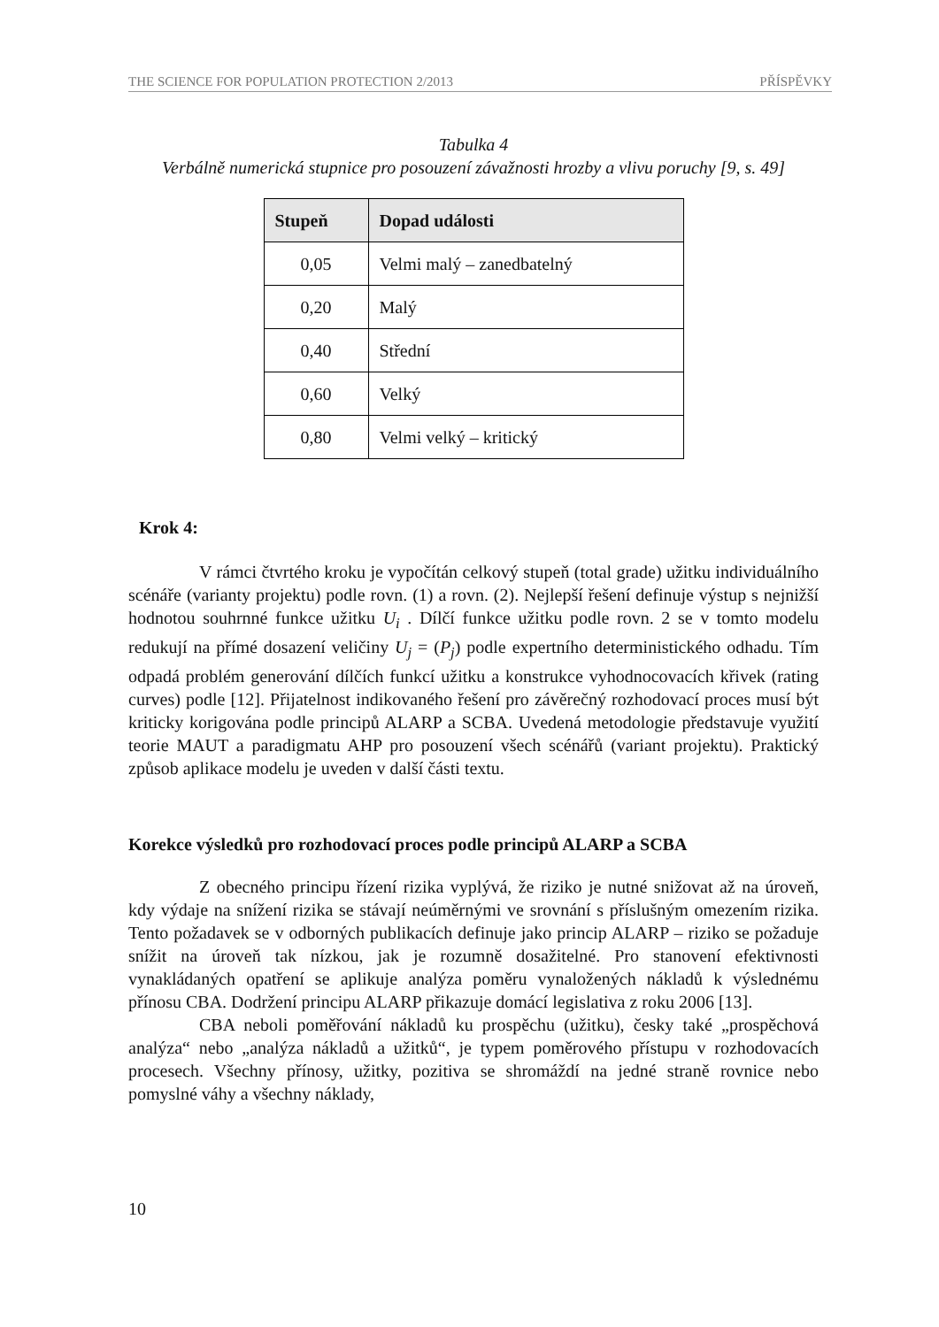THE SCIENCE FOR POPULATION PROTECTION 2/2013 PŘÍSPĚVKY
Tabulka 4
Verbálně numerická stupnice pro posouzení závažnosti hrozby a vlivu poruchy [9, s. 49]
| Stupeň | Dopad události |
| --- | --- |
| 0,05 | Velmi malý – zanedbatelný |
| 0,20 | Malý |
| 0,40 | Střední |
| 0,60 | Velký |
| 0,80 | Velmi velký – kritický |
Krok 4:
V rámci čtvrtého kroku je vypočítán celkový stupeň (total grade) užitku individuálního scénáře (varianty projektu) podle rovn. (1) a rovn. (2). Nejlepší řešení definuje výstup s nejnižší hodnotou souhrnné funkce užitku U<sub>i</sub> . Dílčí funkce užitku podle rovn. 2 se v tomto modelu redukují na přímé dosazení veličiny U<sub>j</sub> = (P<sub>j</sub>) podle expertního deterministického odhadu. Tím odpadá problém generování dílčích funkcí užitku a konstrukce vyhodnocovacích křivek (rating curves) podle [12]. Přijatelnost indikovaného řešení pro závěrečný rozhodovací proces musí být kriticky korigována podle principů ALARP a SCBA. Uvedená metodologie představuje využití teorie MAUT a paradigmatu AHP pro posouzení všech scénářů (variant projektu). Praktický způsob aplikace modelu je uveden v další části textu.
Korekce výsledků pro rozhodovací proces podle principů ALARP a SCBA
Z obecného principu řízení rizika vyplývá, že riziko je nutné snižovat až na úroveň, kdy výdaje na snížení rizika se stávají neúměrnými ve srovnání s příslušným omezením rizika. Tento požadavek se v odborných publikacích definuje jako princip ALARP – riziko se požaduje snížit na úroveň tak nízkou, jak je rozumně dosažitelné. Pro stanovení efektivnosti vynakládaných opatření se aplikuje analýza poměru vynaložených nákladů k výslednému přínosu CBA. Dodržení principu ALARP přikazuje domácí legislativa z roku 2006 [13].
CBA neboli poměřování nákladů ku prospěchu (užitku), česky také „prospěchová analýza“ nebo „analýza nákladů a užitků“, je typem poměrového přístupu v rozhodovacích procesech. Všechny přínosy, užitky, pozitiva se shromáždí na jedné straně rovnice nebo pomyslné váhy a všechny náklady,
10